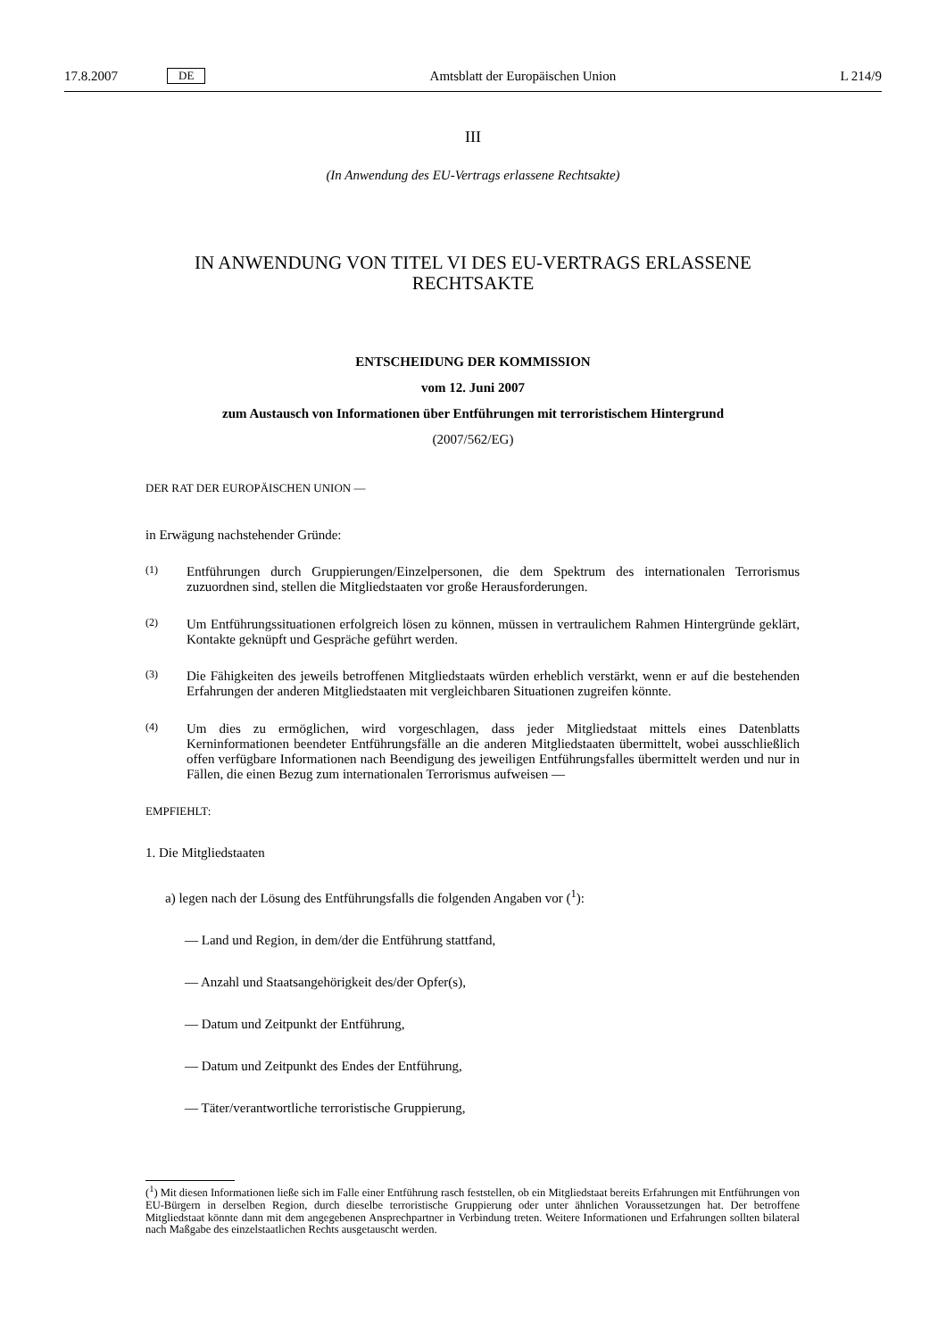17.8.2007 DE Amtsblatt der Europäischen Union L 214/9
III
(In Anwendung des EU-Vertrags erlassene Rechtsakte)
IN ANWENDUNG VON TITEL VI DES EU-VERTRAGS ERLASSENE
RECHTSAKTE
ENTSCHEIDUNG DER KOMMISSION
vom 12. Juni 2007
zum Austausch von Informationen über Entführungen mit terroristischem Hintergrund
(2007/562/EG)
DER RAT DER EUROPÄISCHEN UNION —
in Erwägung nachstehender Gründe:
(1)
Entführungen durch Gruppierungen/Einzelpersonen, die dem Spektrum des internationalen Terrorismus zuzuordnen sind, stellen die Mitgliedstaaten vor große Herausforderungen.
(2)
Um Entführungssituationen erfolgreich lösen zu können, müssen in vertraulichem Rahmen Hintergründe geklärt, Kontakte geknüpft und Gespräche geführt werden.
(3)
Die Fähigkeiten des jeweils betroffenen Mitgliedstaats würden erheblich verstärkt, wenn er auf die bestehenden Erfahrungen der anderen Mitgliedstaaten mit vergleichbaren Situationen zugreifen könnte.
(4)
Um dies zu ermöglichen, wird vorgeschlagen, dass jeder Mitgliedstaat mittels eines Datenblatts Kerninformationen beendeter Entführungsfälle an die anderen Mitgliedstaaten übermittelt, wobei ausschließlich offen verfügbare Informationen nach Beendigung des jeweiligen Entführungsfalles übermittelt werden und nur in Fällen, die einen Bezug zum internationalen Terrorismus aufweisen —
EMPFIEHLT:
1. Die Mitgliedstaaten
a) legen nach der Lösung des Entführungsfalls die folgenden Angaben vor (<sup>1</sup>):
— Land und Region, in dem/der die Entführung stattfand,
— Anzahl und Staatsangehörigkeit des/der Opfer(s),
— Datum und Zeitpunkt der Entführung,
— Datum und Zeitpunkt des Endes der Entführung,
— Täter/verantwortliche terroristische Gruppierung,
(<sup>1</sup>) Mit diesen Informationen ließe sich im Falle einer Entführung rasch feststellen, ob ein Mitgliedstaat bereits Erfahrungen mit Entführungen von EU-Bürgern in derselben Region, durch dieselbe terroristische Gruppierung oder unter ähnlichen Voraussetzungen hat. Der betroffene Mitgliedstaat könnte dann mit dem angegebenen Ansprechpartner in Verbindung treten. Weitere Informationen und Erfahrungen sollten bilateral nach Maßgabe des einzelstaatlichen Rechts ausgetauscht werden.